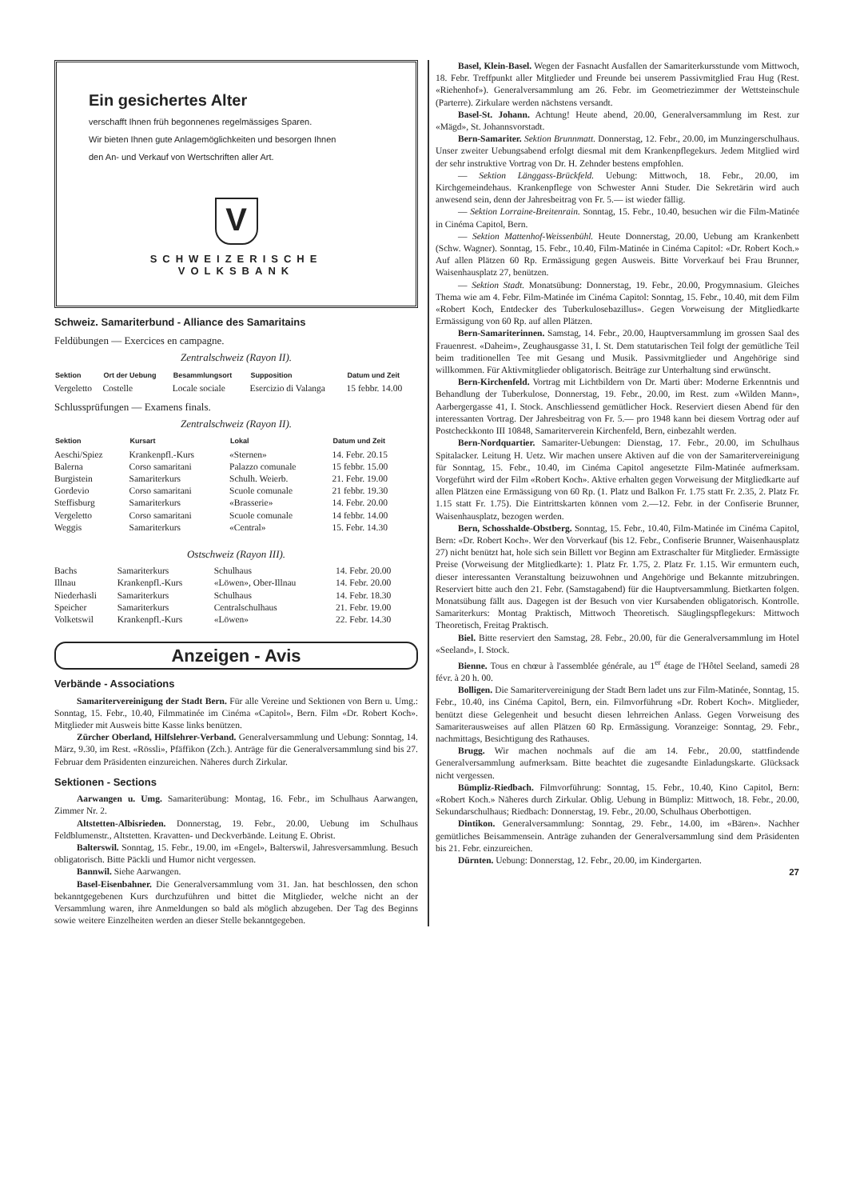Ein gesichertes Alter
verschafft Ihnen früh begonnenes regelmässiges Sparen.
Wir bieten Ihnen gute Anlagemöglichkeiten und besorgen Ihnen
den An- und Verkauf von Wertschriften aller Art.
V
SCHWEIZERISCHE VOLKSBANK
Schweiz. Samariterbund - Alliance des Samaritains
Feldübungen — Exercices en campagne.
Zentralschweiz (Rayon II).
| Sektion | Ort der Uebung | Besammlungsort | Supposition | Datum und Zeit |
| --- | --- | --- | --- | --- |
| Vergeletto | Costelle | Locale sociale | Esercizio di Valanga | 15 febbr. 14.00 |
Schlussprüfungen — Examens finals.
Zentralschweiz (Rayon II).
| Sektion | Kursart | Lokal | Datum und Zeit |
| --- | --- | --- | --- |
| Aeschi/Spiez | Krankenpfl.-Kurs | «Sternen» | 14. Febr. 20.15 |
| Balerna | Corso samaritani | Palazzo comunale | 15 febbr. 15.00 |
| Burgistein | Samariterkurs | Schulh. Weierb. | 21. Febr. 19.00 |
| Gordevio | Corso samaritani | Scuole comunale | 21 febbr. 19.30 |
| Steffisburg | Samariterkurs | «Brasserie» | 14. Febr. 20.00 |
| Vergeletto | Corso samaritani | Scuole comunale | 14 febbr. 14.00 |
| Weggis | Samariterkurs | «Central» | 15. Febr. 14.30 |
Ostschweiz (Rayon III).
| Bachs | Samariterkurs | Schulhaus | 14. Febr. 20.00 |
| Illnau | Krankenpfl.-Kurs | «Löwen», Ober-Illnau | 14. Febr. 20.00 |
| Niederhasli | Samariterkurs | Schulhaus | 14. Febr. 18.30 |
| Speicher | Samariterkurs | Centralschulhaus | 21. Febr. 19.00 |
| Volketswil | Krankenpfl.-Kurs | «Löwen» | 22. Febr. 14.30 |
Anzeigen - Avis
Verbände - Associations
Samaritervereinigung der Stadt Bern. Für alle Vereine und Sektionen von Bern u. Umg.: Sonntag, 15. Febr., 10.40, Filmmatinée im Cinéma «Capitol», Bern. Film «Dr. Robert Koch». Mitglieder mit Ausweis bitte Kasse links benützen.
Zürcher Oberland, Hilfslehrer-Verband. Generalversammlung und Uebung: Sonntag, 14. März, 9.30, im Rest. «Rössli», Pfäffikon (Zch.). Anträge für die Generalversammlung sind bis 27. Februar dem Präsidenten einzureichen. Näheres durch Zirkular.
Sektionen - Sections
Aarwangen u. Umg. Samariterübung: Montag, 16. Febr., im Schulhaus Aarwangen, Zimmer Nr. 2.
Altstetten-Albisrieden. Donnerstag, 19. Febr., 20.00, Uebung im Schulhaus Feldblumenstr., Altstetten. Kravatten- und Deckverbände. Leitung E. Obrist.
Balterswil. Sonntag, 15. Febr., 19.00, im «Engel», Balterswil, Jahresversammlung. Besuch obligatorisch. Bitte Päckli und Humor nicht vergessen.
Bannwil. Siehe Aarwangen.
Basel-Eisenbahner. Die Generalversammlung vom 31. Jan. hat beschlossen, den schon bekanntgegebenen Kurs durchzuführen und bittet die Mitglieder, welche nicht an der Versammlung waren, ihre Anmeldungen so bald als möglich abzugeben. Der Tag des Beginns sowie weitere Einzelheiten werden an dieser Stelle bekanntgegeben.
Basel, Klein-Basel. Wegen der Fasnacht Ausfallen der Samariterkursstunde vom Mittwoch, 18. Febr. Treffpunkt aller Mitglieder und Freunde bei unserem Passivmitglied Frau Hug (Rest. «Riehenhof»). Generalversammlung am 26. Febr. im Geometriezimmer der Wettsteinschule (Parterre). Zirkulare werden nächstens versandt.
Basel-St. Johann. Achtung! Heute abend, 20.00, Generalversammlung im Rest. zur «Mägd», St. Johannsvorstadt.
Bern-Samariter. Sektion Brunnmatt. Donnerstag, 12. Febr., 20.00, im Munzingerschulhaus. Unser zweiter Uebungsabend erfolgt diesmal mit dem Krankenpflegekurs. Jedem Mitglied wird der sehr instruktive Vortrag von Dr. H. Zehnder bestens empfohlen.
— Sektion Länggass-Brückfeld. Uebung: Mittwoch, 18. Febr., 20.00, im Kirchgemeindehaus. Krankenpflege von Schwester Anni Studer. Die Sekretärin wird auch anwesend sein, denn der Jahresbeitrag von Fr. 5.— ist wieder fällig.
— Sektion Lorraine-Breitenrain. Sonntag, 15. Febr., 10.40, besuchen wir die Film-Matinée in Cinéma Capitol, Bern.
— Sektion Mattenhof-Weissenbühl. Heute Donnerstag, 20.00, Uebung am Krankenbett (Schw. Wagner). Sonntag, 15. Febr., 10.40, Film-Matinée in Cinéma Capitol: «Dr. Robert Koch.» Auf allen Plätzen 60 Rp. Ermässigung gegen Ausweis. Bitte Vorverkauf bei Frau Brunner, Waisenhausplatz 27, benützen.
— Sektion Stadt. Monatsübung: Donnerstag, 19. Febr., 20.00, Progymnasium. Gleiches Thema wie am 4. Febr. Film-Matinée im Cinéma Capitol: Sonntag, 15. Febr., 10.40, mit dem Film «Robert Koch, Entdecker des Tuberkulosebazillus». Gegen Vorweisung der Mitgliedkarte Ermässigung von 60 Rp. auf allen Plätzen.
Bern-Samariterinnen. Samstag, 14. Febr., 20.00, Hauptversammlung im grossen Saal des Frauenrest. «Daheim», Zeughausgasse 31, I. St. Dem statutarischen Teil folgt der gemütliche Teil beim traditionellen Tee mit Gesang und Musik. Passivmitglieder und Angehörige sind willkommen. Für Aktivmitglieder obligatorisch. Beiträge zur Unterhaltung sind erwünscht.
Bern-Kirchenfeld. Vortrag mit Lichtbildern von Dr. Marti über: Moderne Erkenntnis und Behandlung der Tuberkulose, Donnerstag, 19. Febr., 20.00, im Rest. zum «Wilden Mann», Aarbergergasse 41, I. Stock. Anschliessend gemütlicher Hock. Reserviert diesen Abend für den interessanten Vortrag. Der Jahresbeitrag von Fr. 5.— pro 1948 kann bei diesem Vortrag oder auf Postcheckkonto III 10848, Samariterverein Kirchenfeld, Bern, einbezahlt werden.
Bern-Nordquartier. Samariter-Uebungen: Dienstag, 17. Febr., 20.00, im Schulhaus Spitalacker. Leitung H. Uetz. Wir machen unsere Aktiven auf die von der Samaritervereinigung für Sonntag, 15. Febr., 10.40, im Cinéma Capitol angesetzte Film-Matinée aufmerksam. Vorgeführt wird der Film «Robert Koch». Aktive erhalten gegen Vorweisung der Mitgliedkarte auf allen Plätzen eine Ermässigung von 60 Rp. (1. Platz und Balkon Fr. 1.75 statt Fr. 2.35, 2. Platz Fr. 1.15 statt Fr. 1.75). Die Eintrittskarten können vom 2.—12. Febr. in der Confiserie Brunner, Waisenhausplatz, bezogen werden.
Bern, Schosshalde-Obstberg. Sonntag, 15. Febr., 10.40, Film-Matinée im Cinéma Capitol, Bern: «Dr. Robert Koch». Wer den Vorverkauf (bis 12. Febr., Confiserie Brunner, Waisenhausplatz 27) nicht benützt hat, hole sich sein Billett vor Beginn am Extraschalter für Mitglieder. Ermässigte Preise (Vorweisung der Mitgliedkarte): 1. Platz Fr. 1.75, 2. Platz Fr. 1.15. Wir ermuntern euch, dieser interessanten Veranstaltung beizuwohnen und Angehörige und Bekannte mitzubringen. Reserviert bitte auch den 21. Febr. (Samstagabend) für die Hauptversammlung. Bietkarten folgen. Monatsübung fällt aus. Dagegen ist der Besuch von vier Kursabenden obligatorisch. Kontrolle. Samariterkurs: Montag Praktisch, Mittwoch Theoretisch. Säuglingspflegekurs: Mittwoch Theoretisch, Freitag Praktisch.
Biel. Bitte reserviert den Samstag, 28. Febr., 20.00, für die Generalversammlung im Hotel «Seeland», I. Stock.
Bienne. Tous en chœur à l'assemblée générale, au 1<sup>er</sup> étage de l'Hôtel Seeland, samedi 28 févr. à 20 h. 00.
Bolligen. Die Samaritervereinigung der Stadt Bern ladet uns zur Film-Matinée, Sonntag, 15. Febr., 10.40, ins Cinéma Capitol, Bern, ein. Filmvorführung «Dr. Robert Koch». Mitglieder, benützt diese Gelegenheit und besucht diesen lehrreichen Anlass. Gegen Vorweisung des Samariterausweises auf allen Plätzen 60 Rp. Ermässigung. Voranzeige: Sonntag, 29. Febr., nachmittags, Besichtigung des Rathauses.
Brugg. Wir machen nochmals auf die am 14. Febr., 20.00, stattfindende Generalversammlung aufmerksam. Bitte beachtet die zugesandte Einladungskarte. Glücksack nicht vergessen.
Bümpliz-Riedbach. Filmvorführung: Sonntag, 15. Febr., 10.40, Kino Capitol, Bern: «Robert Koch.» Näheres durch Zirkular. Oblig. Uebung in Bümpliz: Mittwoch, 18. Febr., 20.00, Sekundarschulhaus; Riedbach: Donnerstag, 19. Febr., 20.00, Schulhaus Oberbottigen.
Dintikon. Generalversammlung: Sonntag, 29. Febr., 14.00, im «Bären». Nachher gemütliches Beisammensein. Anträge zuhanden der Generalversammlung sind dem Präsidenten bis 21. Febr. einzureichen.
Dürnten. Uebung: Donnerstag, 12. Febr., 20.00, im Kindergarten.
27